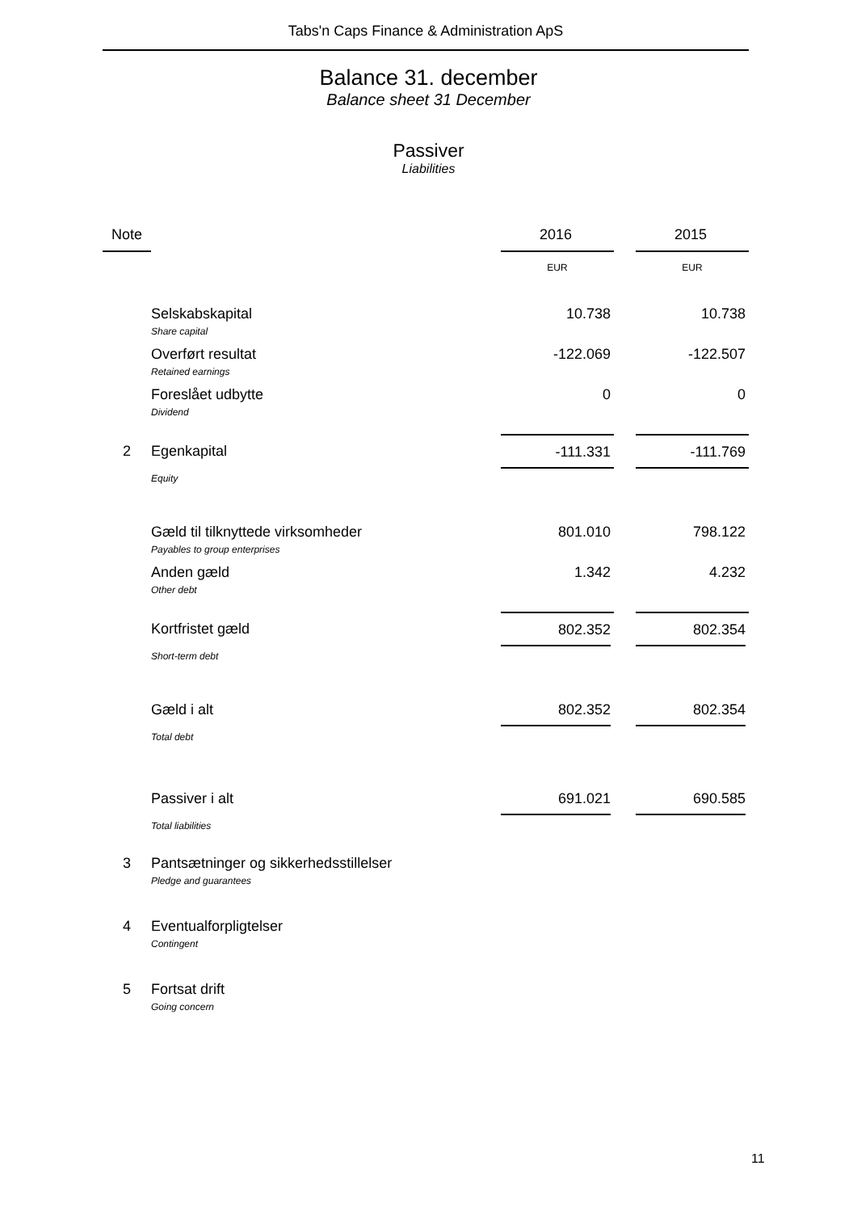Tabs'n Caps Finance & Administration ApS
Balance 31. december
Balance sheet 31 December
Passiver
Liabilities
| Note | | 2016 | | 2015 |
| --- | --- | --- | --- | --- |
| | | EUR | | EUR |
| | Selskabskapital Share capital | 10.738 | | 10.738 |
| | Overført resultat Retained earnings | -122.069 | | -122.507 |
| | Foreslået udbytte Dividend | 0 | | 0 |
| 2 | Egenkapital Equity | -111.331 | | -111.769 |
| | Gæld til tilknyttede virksomheder Payables to group enterprises | 801.010 | | 798.122 |
| | Anden gæld Other debt | 1.342 | | 4.232 |
| | Kortfristet gæld Short-term debt | 802.352 | | 802.354 |
| | Gæld i alt Total debt | 802.352 | | 802.354 |
| | Passiver i alt Total liabilities | 691.021 | | 690.585 |
| 3 | Pantsætninger og sikkerhedsstillelser Pledge and guarantees | | | |
| 4 | Eventualforpligtelser Contingent | | | |
| 5 | Fortsat drift Going concern | | | |
11